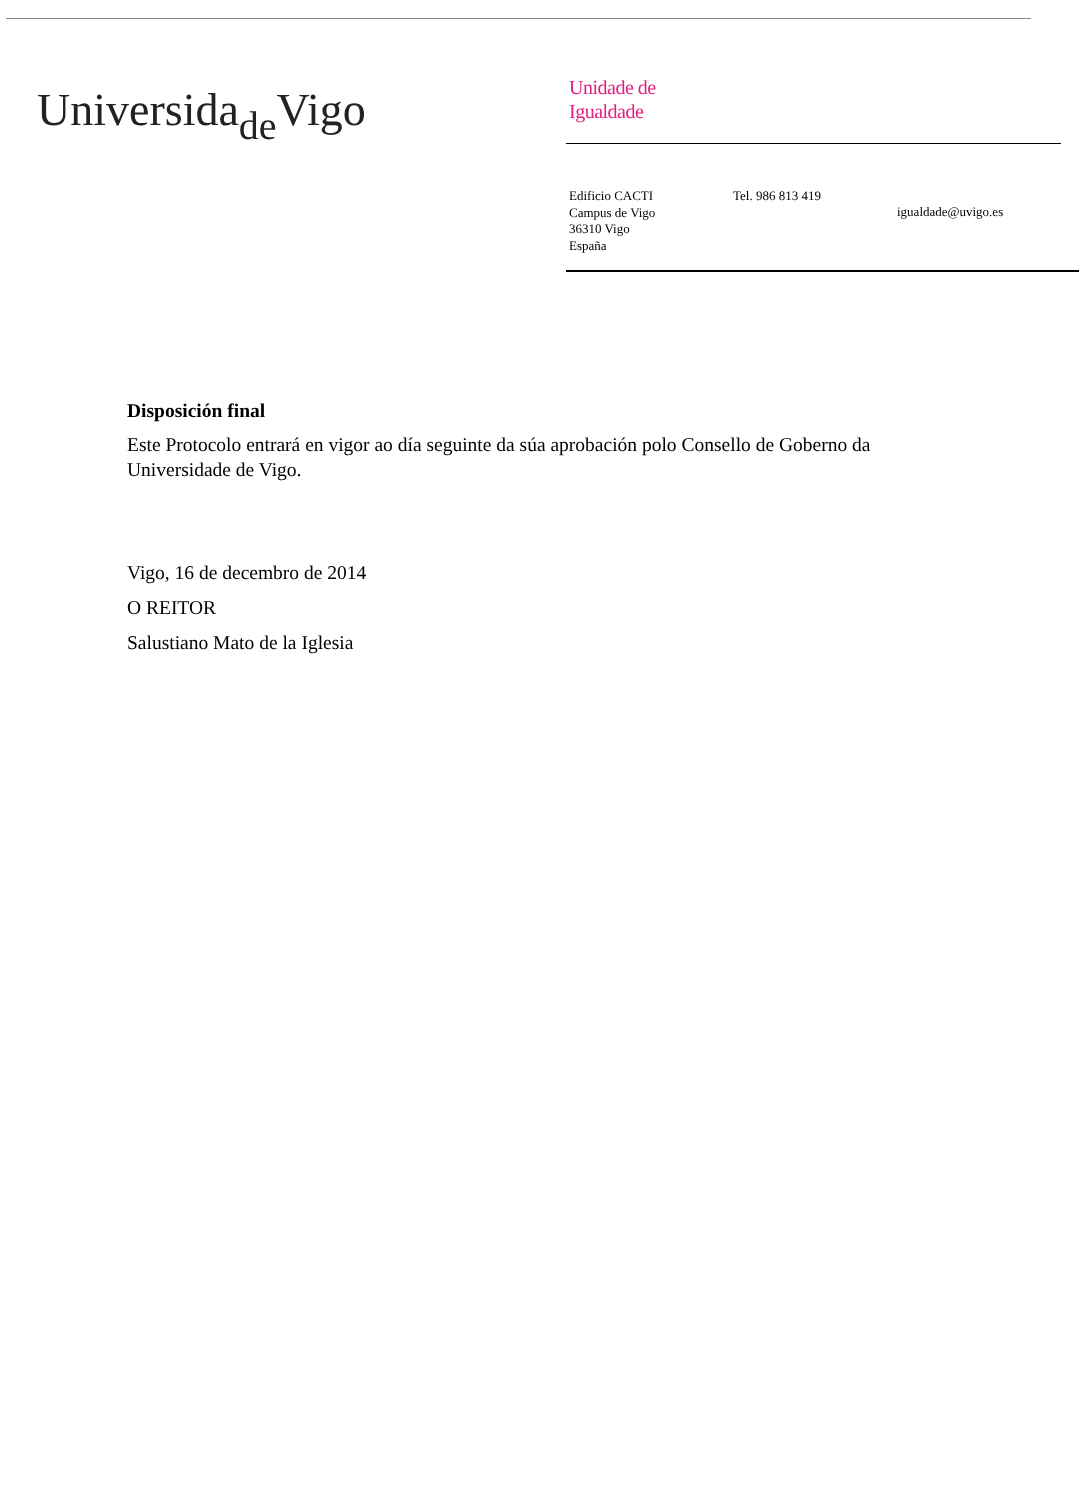Universida<sub>de</sub>Vigo
Unidade de
Igualdade
Edificio CACTI
Campus de Vigo
36310 Vigo
España
Tel. 986 813 419
igualdade@uvigo.es
Disposición final
Este Protocolo entrará en vigor ao día seguinte da súa aprobación polo Consello de Goberno da Universidade de Vigo.
Vigo, 16 de decembro de 2014
O REITOR
Salustiano Mato de la Iglesia